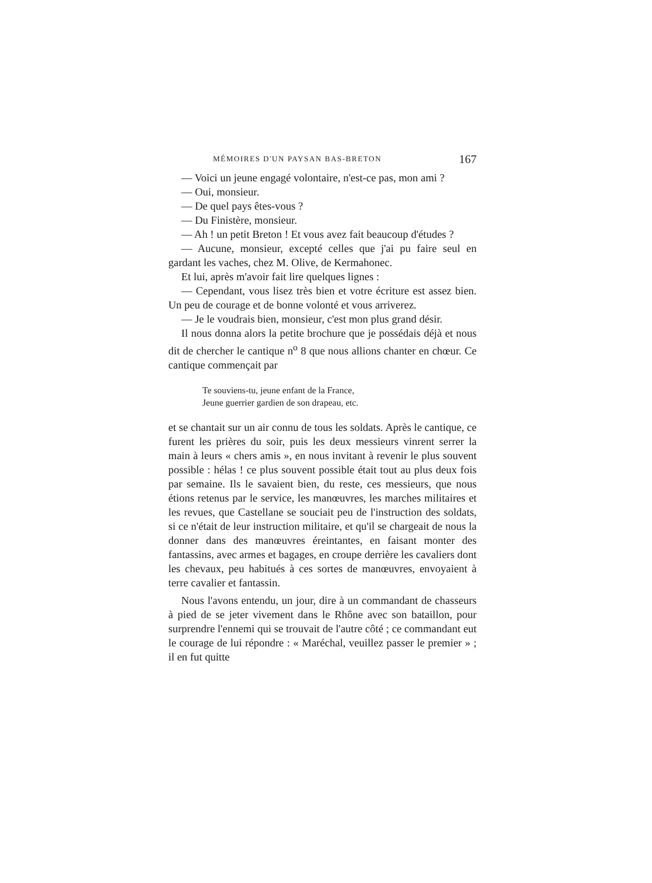MÉMOIRES D'UN PAYSAN BAS-BRETON 167
— Voici un jeune engagé volontaire, n'est-ce pas, mon ami ?
— Oui, monsieur.
— De quel pays êtes-vous ?
— Du Finistère, monsieur.
— Ah ! un petit Breton ! Et vous avez fait beaucoup d'études ?
— Aucune, monsieur, excepté celles que j'ai pu faire seul en gardant les vaches, chez M. Olive, de Kermahonec.
Et lui, après m'avoir fait lire quelques lignes :
— Cependant, vous lisez très bien et votre écriture est assez bien. Un peu de courage et de bonne volonté et vous arriverez.
— Je le voudrais bien, monsieur, c'est mon plus grand désir.
Il nous donna alors la petite brochure que je possédais déjà et nous dit de chercher le cantique n<sup>o</sup> 8 que nous allions chanter en chœur. Ce cantique commençait par
Te souviens-tu, jeune enfant de la France,
Jeune guerrier gardien de son drapeau, etc.
et se chantait sur un air connu de tous les soldats. Après le cantique, ce furent les prières du soir, puis les deux messieurs vinrent serrer la main à leurs « chers amis », en nous invitant à revenir le plus souvent possible : hélas ! ce plus souvent possible était tout au plus deux fois par semaine. Ils le savaient bien, du reste, ces messieurs, que nous étions retenus par le service, les manœuvres, les marches militaires et les revues, que Castellane se souciait peu de l'instruction des soldats, si ce n'était de leur instruction militaire, et qu'il se chargeait de nous la donner dans des manœuvres éreintantes, en faisant monter des fantassins, avec armes et bagages, en croupe derrière les cavaliers dont les chevaux, peu habitués à ces sortes de manœuvres, envoyaient à terre cavalier et fantassin.
Nous l'avons entendu, un jour, dire à un commandant de chasseurs à pied de se jeter vivement dans le Rhône avec son bataillon, pour surprendre l'ennemi qui se trouvait de l'autre côté ; ce commandant eut le courage de lui répondre : « Maréchal, veuillez passer le premier » ; il en fut quitte